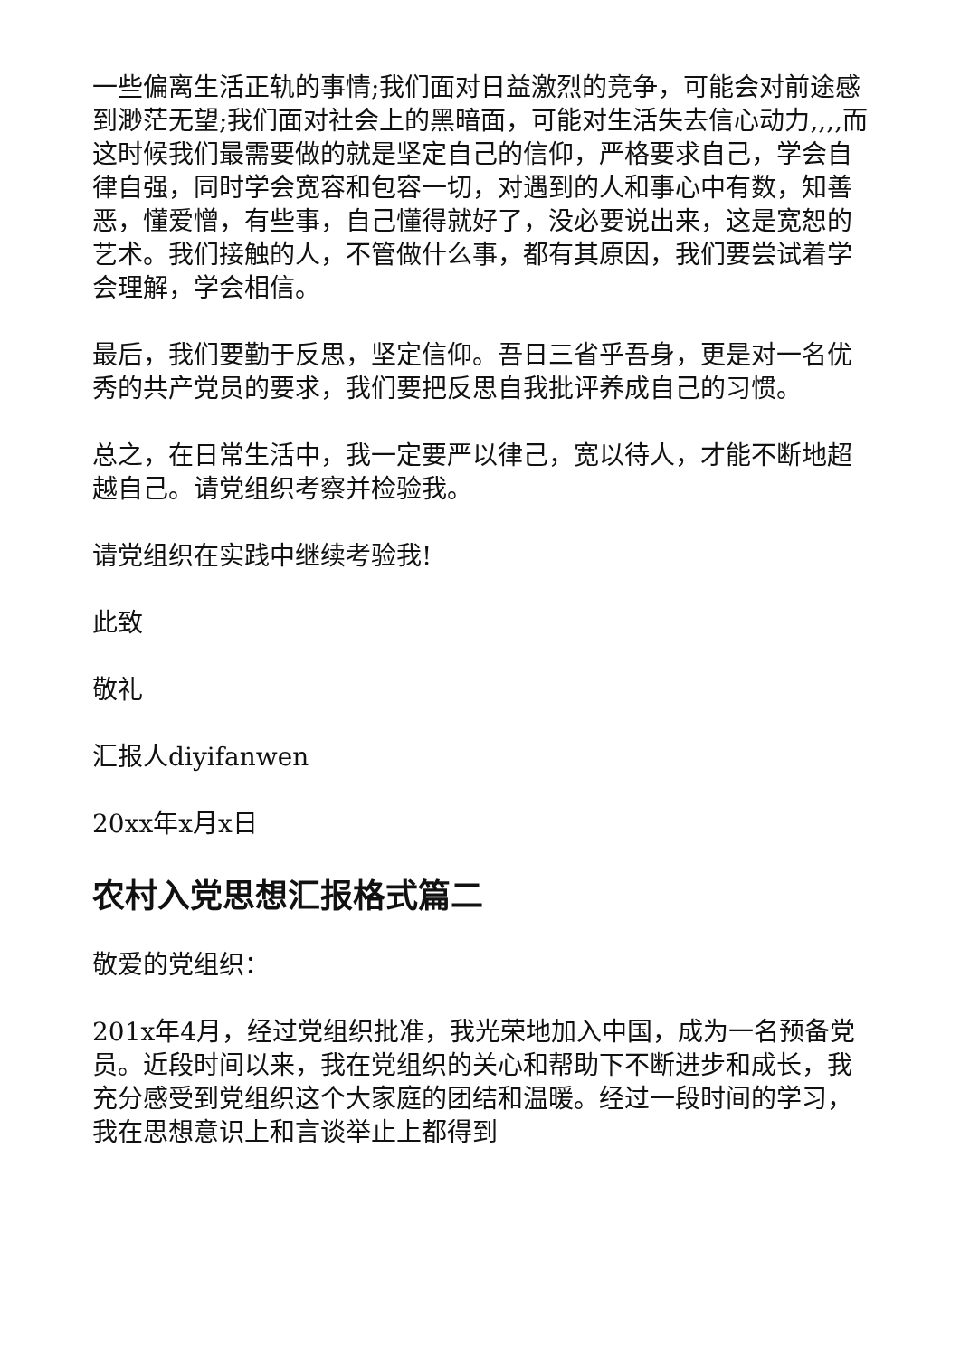一些偏离生活正轨的事情;我们面对日益激烈的竞争，可能会对前途感到渺茫无望;我们面对社会上的黑暗面，可能对生活失去信心动力,,,,而这时候我们最需要做的就是坚定自己的信仰，严格要求自己，学会自律自强，同时学会宽容和包容一切，对遇到的人和事心中有数，知善恶，懂爱憎，有些事，自己懂得就好了，没必要说出来，这是宽恕的艺术。我们接触的人，不管做什么事，都有其原因，我们要尝试着学会理解，学会相信。
最后，我们要勤于反思，坚定信仰。吾日三省乎吾身，更是对一名优秀的共产党员的要求，我们要把反思自我批评养成自己的习惯。
总之，在日常生活中，我一定要严以律己，宽以待人，才能不断地超越自己。请党组织考察并检验我。
请党组织在实践中继续考验我!
此致
敬礼
汇报人diyifanwen
20xx年x月x日
农村入党思想汇报格式篇二
敬爱的党组织：
201x年4月，经过党组织批准，我光荣地加入中国，成为一名预备党员。近段时间以来，我在党组织的关心和帮助下不断进步和成长，我充分感受到党组织这个大家庭的团结和温暖。经过一段时间的学习，我在思想意识上和言谈举止上都得到